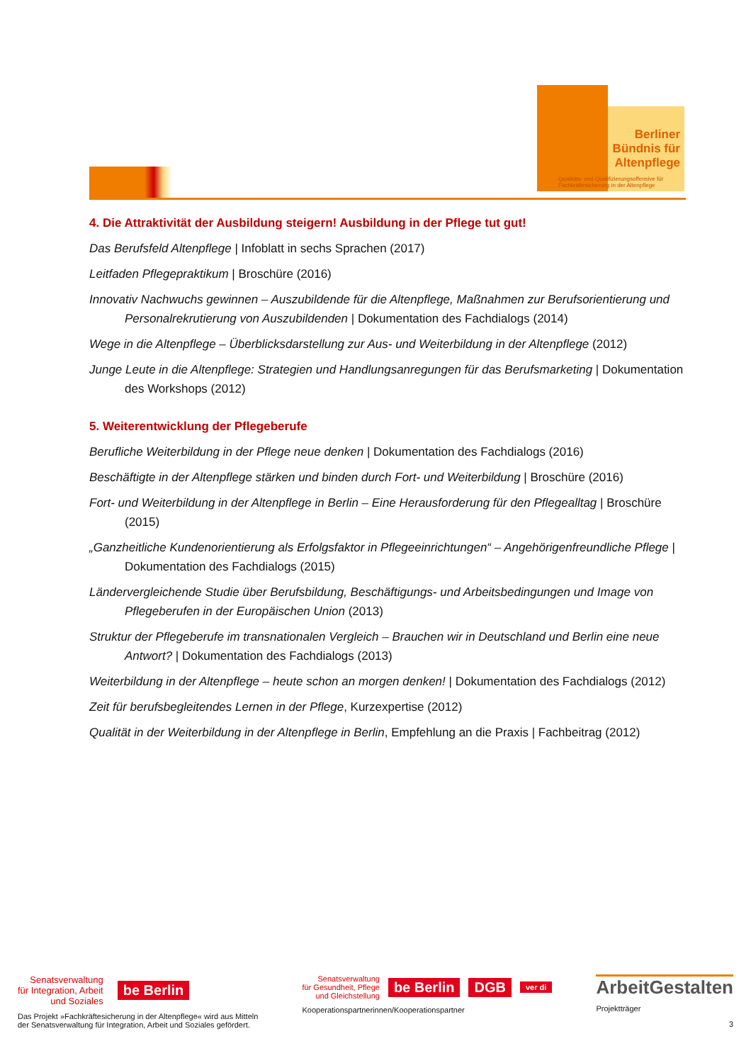Berliner
Bündnis für
Altenpflege
Qualitäts- und Qualifizierungsoffensive für
Fachkräftesicherung in der Altenpflege
4. Die Attraktivität der Ausbildung steigern! Ausbildung in der Pflege tut gut!
Das Berufsfeld Altenpflege | Infoblatt in sechs Sprachen (2017)
Leitfaden Pflegepraktikum | Broschüre (2016)
Innovativ Nachwuchs gewinnen – Auszubildende für die Altenpflege, Maßnahmen zur Berufsorientierung und Personalrekrutierung von Auszubildenden | Dokumentation des Fachdialogs (2014)
Wege in die Altenpflege – Überblicksdarstellung zur Aus- und Weiterbildung in der Altenpflege (2012)
Junge Leute in die Altenpflege: Strategien und Handlungsanregungen für das Berufsmarketing | Dokumentation des Workshops (2012)
5. Weiterentwicklung der Pflegeberufe
Berufliche Weiterbildung in der Pflege neue denken | Dokumentation des Fachdialogs (2016)
Beschäftigte in der Altenpflege stärken und binden durch Fort- und Weiterbildung | Broschüre (2016)
Fort- und Weiterbildung in der Altenpflege in Berlin – Eine Herausforderung für den Pflegealltag | Broschüre (2015)
„Ganzheitliche Kundenorientierung als Erfolgsfaktor in Pflegeeinrichtungen“ – Angehörigenfreundliche Pflege | Dokumentation des Fachdialogs (2015)
Ländervergleichende Studie über Berufsbildung, Beschäftigungs- und Arbeitsbedingungen und Image von Pflegeberufen in der Europäischen Union (2013)
Struktur der Pflegeberufe im transnationalen Vergleich – Brauchen wir in Deutschland und Berlin eine neue Antwort? | Dokumentation des Fachdialogs (2013)
Weiterbildung in der Altenpflege – heute schon an morgen denken! | Dokumentation des Fachdialogs (2012)
Zeit für berufsbegleitendes Lernen in der Pflege, Kurzexpertise (2012)
Qualität in der Weiterbildung in der Altenpflege in Berlin, Empfehlung an die Praxis | Fachbeitrag (2012)
Senatsverwaltung
für Integration, Arbeit
und Soziales
be Berlin
Das Projekt »Fachkräftesicherung in der Altenpflege« wird aus Mitteln
der Senatsverwaltung für Integration, Arbeit und Soziales gefördert.
Senatsverwaltung
für Gesundheit, Pflege
und Gleichstellung
be Berlin DGB ver di
Kooperationspartnerinnen/Kooperationspartner
ArbeitGestalten
Projektträger
3